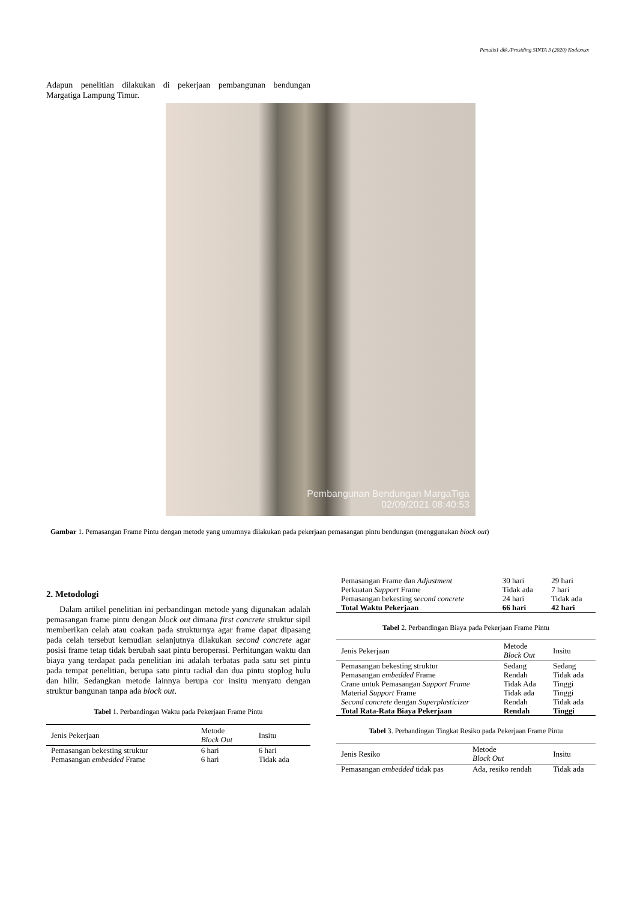Penulis1 dkk./Prosiding SINTA 3 (2020) Kodexxxx
Adapun penelitian dilakukan di pekerjaan pembangunan bendungan Margatiga Lampung Timur.
Pembangunan Bendungan MargaTiga
02/09/2021 08:40:53
Gambar 1. Pemasangan Frame Pintu dengan metode yang umumnya dilakukan pada pekerjaan pemasangan pintu bendungan (menggunakan block out)
2. Metodologi
Dalam artikel penelitian ini perbandingan metode yang digunakan adalah pemasangan frame pintu dengan block out dimana first concrete struktur sipil memberikan celah atau coakan pada strukturnya agar frame dapat dipasang pada celah tersebut kemudian selanjutnya dilakukan second concrete agar posisi frame tetap tidak berubah saat pintu beroperasi. Perhitungan waktu dan biaya yang terdapat pada penelitian ini adalah terbatas pada satu set pintu pada tempat penelitian, berupa satu pintu radial dan dua pintu stoplog hulu dan hilir. Sedangkan metode lainnya berupa cor insitu menyatu dengan struktur bangunan tanpa ada block out.
Tabel 1. Perbandingan Waktu pada Pekerjaan Frame Pintu
| Jenis Pekerjaan | Metode Block Out | Insitu |
| --- | --- | --- |
| Pemasangan bekesting struktur | 6 hari | 6 hari |
| Pemasangan embedded Frame | 6 hari | Tidak ada |
| Pemasangan Frame dan Adjustment | 30 hari | 29 hari |
| Perkuatan Support Frame | Tidak ada | 7 hari |
| Pemasangan bekesting second concrete | 24 hari | Tidak ada |
| Total Waktu Pekerjaan | 66 hari | 42 hari |
Tabel 2. Perbandingan Biaya pada Pekerjaan Frame Pintu
| Jenis Pekerjaan | Metode Block Out | Insitu |
| --- | --- | --- |
| Pemasangan bekesting struktur | Sedang | Sedang |
| Pemasangan embedded Frame | Rendah | Tidak ada |
| Crane untuk Pemasangan Support Frame | Tidak Ada | Tinggi |
| Material Support Frame | Tidak ada | Tinggi |
| Second concrete dengan Superplasticizer | Rendah | Tidak ada |
| Total Rata-Rata Biaya Pekerjaan | Rendah | Tinggi |
Tabel 3. Perbandingan Tingkat Resiko pada Pekerjaan Frame Pintu
| Jenis Resiko | Metode Block Out | Insitu |
| --- | --- | --- |
| Pemasangan embedded tidak pas | Ada, resiko rendah | Tidak ada |